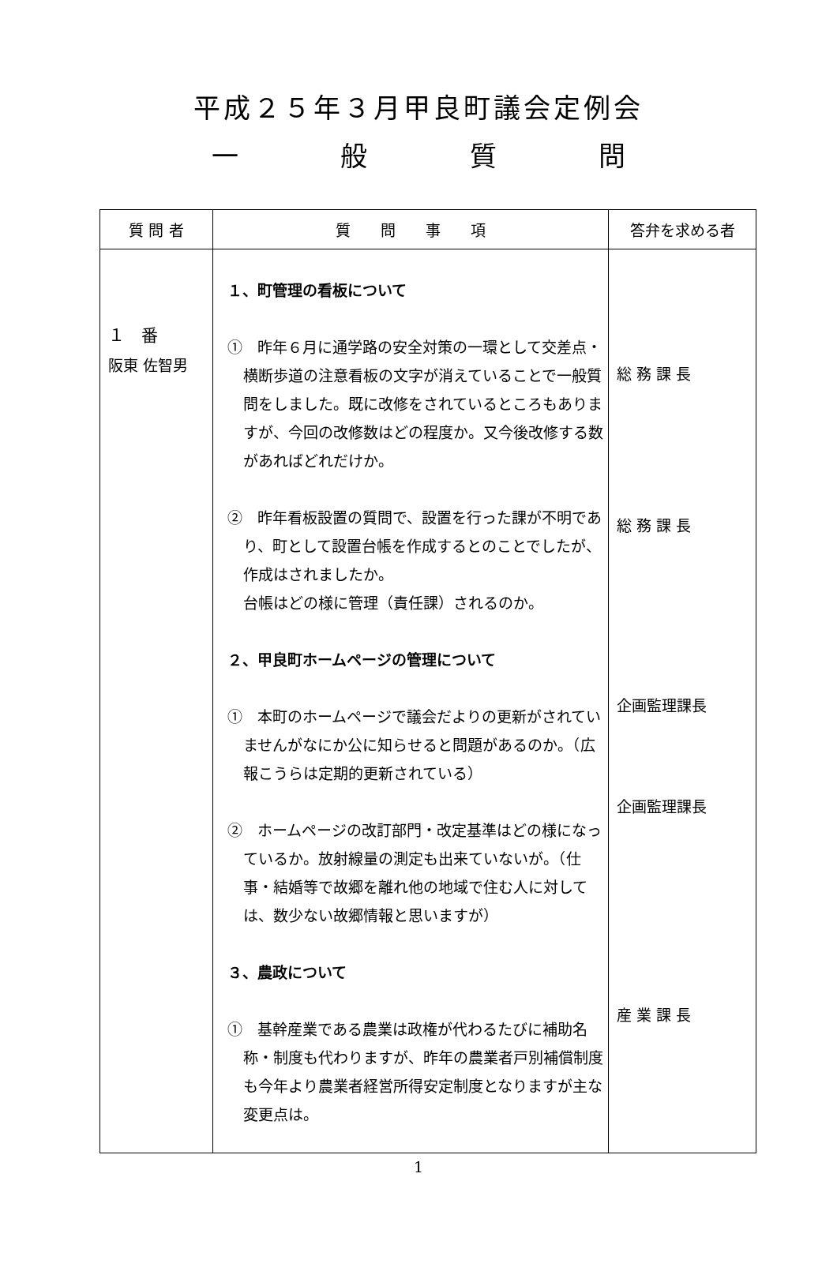平成２５年３月甲良町議会定例会
一般質問
| 質 問 者 | 質 問 事 項 | 答弁を求める者 |
| --- | --- | --- |
| １ 番 阪東 佐智男 | １、町管理の看板について ① 昨年６月に通学路の安全対策の一環として交差点・横断歩道の注意看板の文字が消えていることで一般質問をしました。既に改修をされているところもありますが、今回の改修数はどの程度か。又今後改修する数があればどれだけか。 ② 昨年看板設置の質問で、設置を行った課が不明であり、町として設置台帳を作成するとのことでしたが、作成はされましたか。 台帳はどの様に管理（責任課）されるのか。 ２、甲良町ホームページの管理について ① 本町のホームページで議会だよりの更新がされていませんがなにか公に知らせると問題があるのか。（広報こうらは定期的更新されている） ② ホームページの改訂部門・改定基準はどの様になっているか。放射線量の測定も出来ていないが。（仕事・結婚等で故郷を離れ他の地域で住む人に対しては、数少ない故郷情報と思いますが） ３、農政について ① 基幹産業である農業は政権が代わるたびに補助名称・制度も代わりますが、昨年の農業者戸別補償制度も今年より農業者経営所得安定制度となりますが主な変更点は。 | 総 務 課 長 総 務 課 長 企画監理課長 企画監理課長 産 業 課 長 |
1